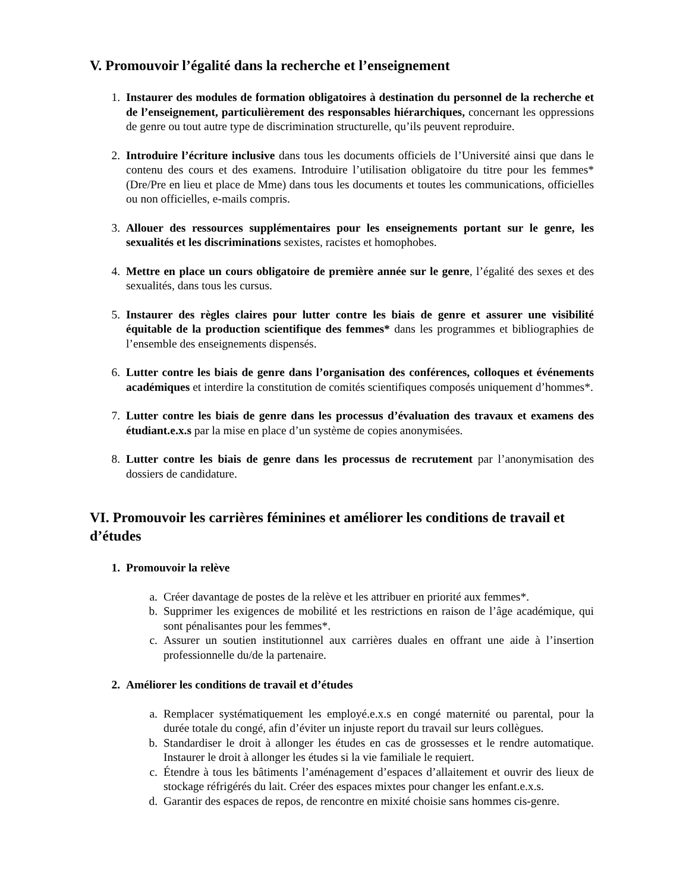V. Promouvoir l’égalité dans la recherche et l’enseignement
1. Instaurer des modules de formation obligatoires à destination du personnel de la recherche et de l’enseignement, particulièrement des responsables hiérarchiques, concernant les oppressions de genre ou tout autre type de discrimination structurelle, qu’ils peuvent reproduire.
2. Introduire l’écriture inclusive dans tous les documents officiels de l’Université ainsi que dans le contenu des cours et des examens. Introduire l’utilisation obligatoire du titre pour les femmes* (Dre/Pre en lieu et place de Mme) dans tous les documents et toutes les communications, officielles ou non officielles, e-mails compris.
3. Allouer des ressources supplémentaires pour les enseignements portant sur le genre, les sexualités et les discriminations sexistes, racistes et homophobes.
4. Mettre en place un cours obligatoire de première année sur le genre, l’égalité des sexes et des sexualités, dans tous les cursus.
5. Instaurer des règles claires pour lutter contre les biais de genre et assurer une visibilité équitable de la production scientifique des femmes* dans les programmes et bibliographies de l’ensemble des enseignements dispensés.
6. Lutter contre les biais de genre dans l’organisation des conférences, colloques et événements académiques et interdire la constitution de comités scientifiques composés uniquement d’hommes*.
7. Lutter contre les biais de genre dans les processus d’évaluation des travaux et examens des étudiant.e.x.s par la mise en place d’un système de copies anonymisées.
8. Lutter contre les biais de genre dans les processus de recrutement par l’anonymisation des dossiers de candidature.
VI. Promouvoir les carrières féminines et améliorer les conditions de travail et d’études
1. Promouvoir la relève
a. Créer davantage de postes de la relève et les attribuer en priorité aux femmes*.
b. Supprimer les exigences de mobilité et les restrictions en raison de l’âge académique, qui sont pénalisantes pour les femmes*.
c. Assurer un soutien institutionnel aux carrières duales en offrant une aide à l’insertion professionnelle du/de la partenaire.
2. Améliorer les conditions de travail et d’études
a. Remplacer systématiquement les employé.e.x.s en congé maternité ou parental, pour la durée totale du congé, afin d’éviter un injuste report du travail sur leurs collègues.
b. Standardiser le droit à allonger les études en cas de grossesses et le rendre automatique. Instaurer le droit à allonger les études si la vie familiale le requiert.
c. Étendre à tous les bâtiments l’aménagement d’espaces d’allaitement et ouvrir des lieux de stockage réfrigérés du lait. Créer des espaces mixtes pour changer les enfant.e.x.s.
d. Garantir des espaces de repos, de rencontre en mixité choisie sans hommes cis-genre.